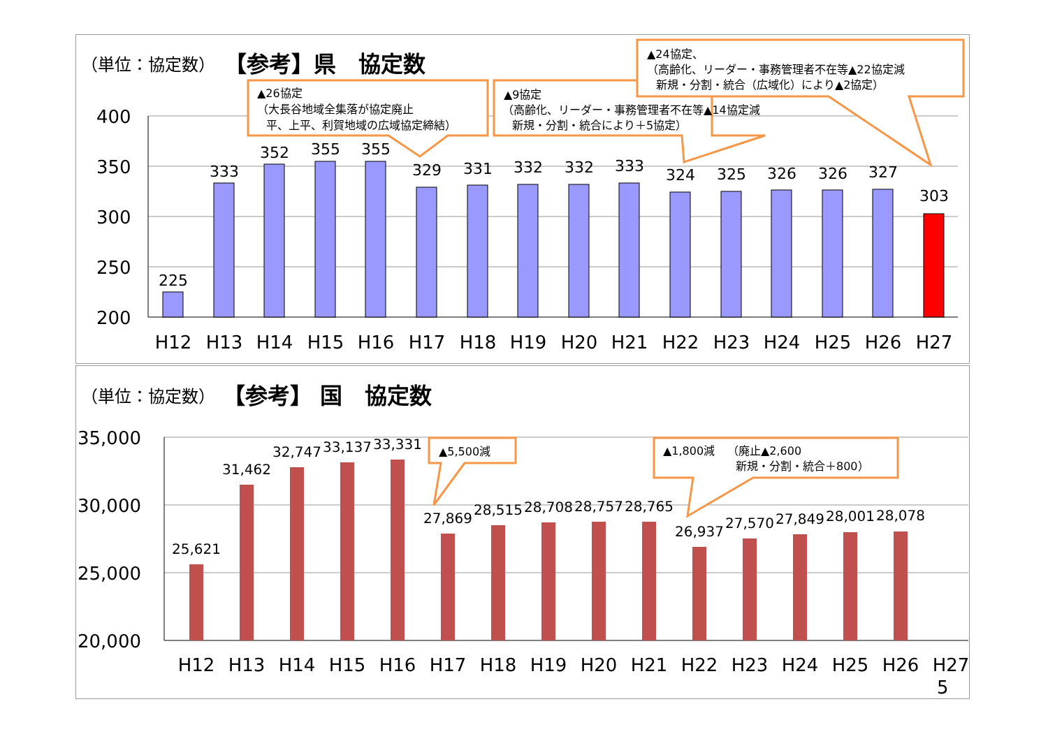（単位：協定数）
【参考】県　協定数
400
350
300
250
200
225
333
352
355
355
329
331
332
332
333
324
325
326
326
327
303
H12
H13
H14
H15
H16
H17
H18
H19
H20
H21
H22
H23
H24
H25
H26
H27
▲26協定
（大長谷地域全集落が協定廃止
平、上平、利賀地域の広域協定締結）
▲9協定
（高齢化、リーダー・事務管理者不在等▲14協定減
新規・分割・統合により＋5協定）
▲24協定、
（高齢化、リーダー・事務管理者不在等▲22協定減
新規・分割・統合（広域化）により▲2協定）
（単位：協定数）
【参考】 国　協定数
35,000
30,000
25,000
20,000
25,621
31,462
32,747
33,137
33,331
27,869
28,515
28,708
28,757
28,765
26,937
27,570
27,849
28,001
28,078
H12
H13
H14
H15
H16
H17
H18
H19
H20
H21
H22
H23
H24
H25
H26
H27
▲5,500減
▲1,800減
（廃止▲2,600
新規・分割・統合＋800）
5